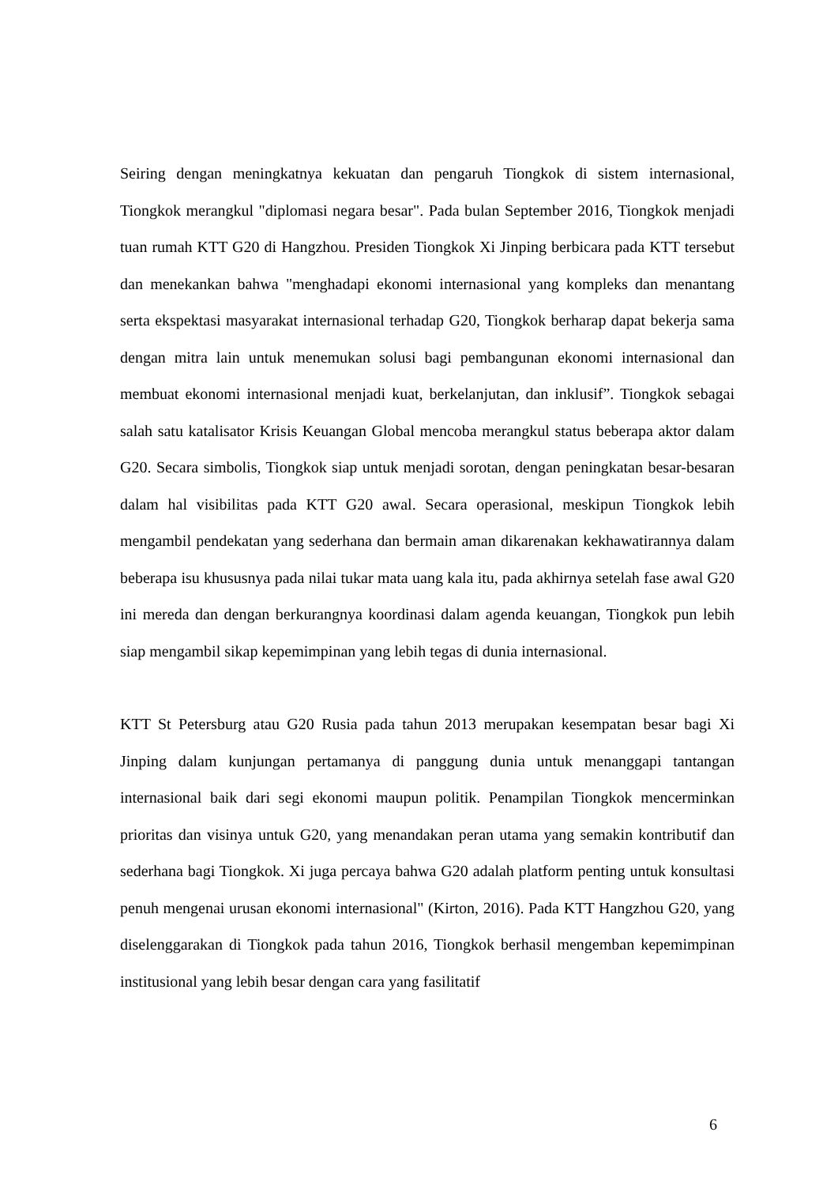Seiring dengan meningkatnya kekuatan dan pengaruh Tiongkok di sistem internasional, Tiongkok merangkul "diplomasi negara besar". Pada bulan September 2016, Tiongkok menjadi tuan rumah KTT G20 di Hangzhou. Presiden Tiongkok Xi Jinping berbicara pada KTT tersebut dan menekankan bahwa "menghadapi ekonomi internasional yang kompleks dan menantang serta ekspektasi masyarakat internasional terhadap G20, Tiongkok berharap dapat bekerja sama dengan mitra lain untuk menemukan solusi bagi pembangunan ekonomi internasional dan membuat ekonomi internasional menjadi kuat, berkelanjutan, dan inklusif”. Tiongkok sebagai salah satu katalisator Krisis Keuangan Global mencoba merangkul status beberapa aktor dalam G20. Secara simbolis, Tiongkok siap untuk menjadi sorotan, dengan peningkatan besar-besaran dalam hal visibilitas pada KTT G20 awal. Secara operasional, meskipun Tiongkok lebih mengambil pendekatan yang sederhana dan bermain aman dikarenakan kekhawatirannya dalam beberapa isu khususnya pada nilai tukar mata uang kala itu, pada akhirnya setelah fase awal G20 ini mereda dan dengan berkurangnya koordinasi dalam agenda keuangan, Tiongkok pun lebih siap mengambil sikap kepemimpinan yang lebih tegas di dunia internasional.
KTT St Petersburg atau G20 Rusia pada tahun 2013 merupakan kesempatan besar bagi Xi Jinping dalam kunjungan pertamanya di panggung dunia untuk menanggapi tantangan internasional baik dari segi ekonomi maupun politik. Penampilan Tiongkok mencerminkan prioritas dan visinya untuk G20, yang menandakan peran utama yang semakin kontributif dan sederhana bagi Tiongkok. Xi juga percaya bahwa G20 adalah platform penting untuk konsultasi penuh mengenai urusan ekonomi internasional" (Kirton, 2016). Pada KTT Hangzhou G20, yang diselenggarakan di Tiongkok pada tahun 2016, Tiongkok berhasil mengemban kepemimpinan institusional yang lebih besar dengan cara yang fasilitatif
6